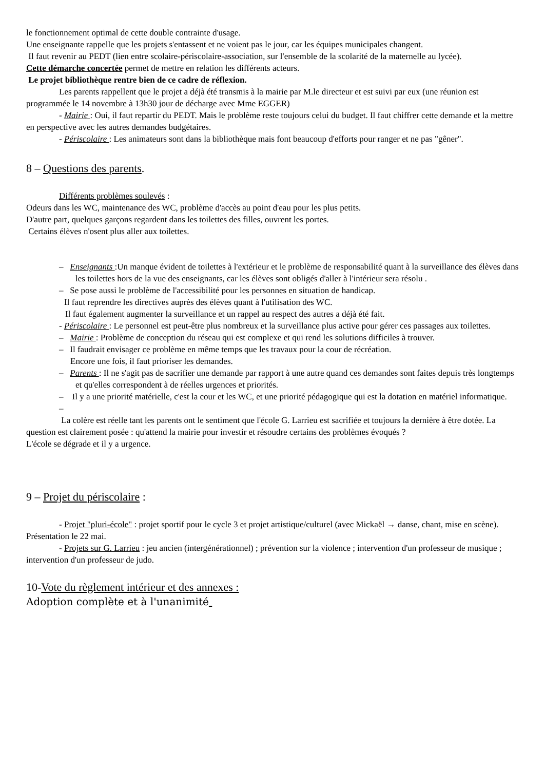le fonctionnement optimal de cette double contrainte d'usage.
Une enseignante rappelle que les projets s'entassent et ne voient pas le jour, car les équipes municipales changent.
Il faut revenir au PEDT (lien entre scolaire-périscolaire-association, sur l'ensemble de la scolarité de la maternelle au lycée).
Cette démarche concertée permet de mettre en relation les différents acteurs.
Le projet bibliothèque rentre bien de ce cadre de réflexion.
Les parents rappellent que le projet a déjà été transmis à la mairie par M.le directeur et est suivi par eux (une réunion est programmée le 14 novembre à 13h30 jour de décharge avec Mme EGGER)
- Mairie : Oui, il faut repartir du PEDT. Mais le problème reste toujours celui du budget. Il faut chiffrer cette demande et la mettre en perspective avec les autres demandes budgétaires.
- Périscolaire : Les animateurs sont dans la bibliothèque mais font beaucoup d'efforts pour ranger et ne pas "gêner".
8 – Questions des parents.
Différents problèmes soulevés :
Odeurs dans les WC, maintenance des WC, problème d'accès au point d'eau pour les plus petits.
D'autre part, quelques garçons regardent dans les toilettes des filles, ouvrent les portes.
Certains élèves n'osent plus aller aux toilettes.
– Enseignants :Un manque évident de toilettes à l'extérieur et le problème de responsabilité quant à la surveillance des élèves dans les toilettes hors de la vue des enseignants, car les élèves sont obligés d'aller à l'intérieur sera résolu .
– Se pose aussi le problème de l'accessibilité pour les personnes en situation de handicap.
Il faut reprendre les directives auprès des élèves quant à l'utilisation des WC.
Il faut également augmenter la surveillance et un rappel au respect des autres a déjà été fait.
- Périscolaire : Le personnel est peut-être plus nombreux et la surveillance plus active pour gérer ces passages aux toilettes.
– Mairie : Problème de conception du réseau qui est complexe et qui rend les solutions difficiles à trouver.
– Il faudrait envisager ce problème en même temps que les travaux pour la cour de récréation.
Encore une fois, il faut prioriser les demandes.
– Parents : Il ne s'agit pas de sacrifier une demande par rapport à une autre quand ces demandes sont faites depuis très longtemps et qu'elles correspondent à de réelles urgences et priorités.
– Il y a une priorité matérielle, c'est la cour et les WC, et une priorité pédagogique qui est la dotation en matériel informatique.
–
La colère est réelle tant les parents ont le sentiment que l'école G. Larrieu est sacrifiée et toujours la dernière à être dotée. La question est clairement posée : qu'attend la mairie pour investir et résoudre certains des problèmes évoqués ?
L'école se dégrade et il y a urgence.
9 – Projet du périscolaire :
- Projet "pluri-école" : projet sportif pour le cycle 3 et projet artistique/culturel (avec Mickaël → danse, chant, mise en scène). Présentation le 22 mai.
- Projets sur G. Larrieu : jeu ancien (intergénérationnel) ; prévention sur la violence ; intervention d'un professeur de musique ; intervention d'un professeur de judo.
10-Vote du règlement intérieur et des annexes :
Adoption complète et à l'unanimité